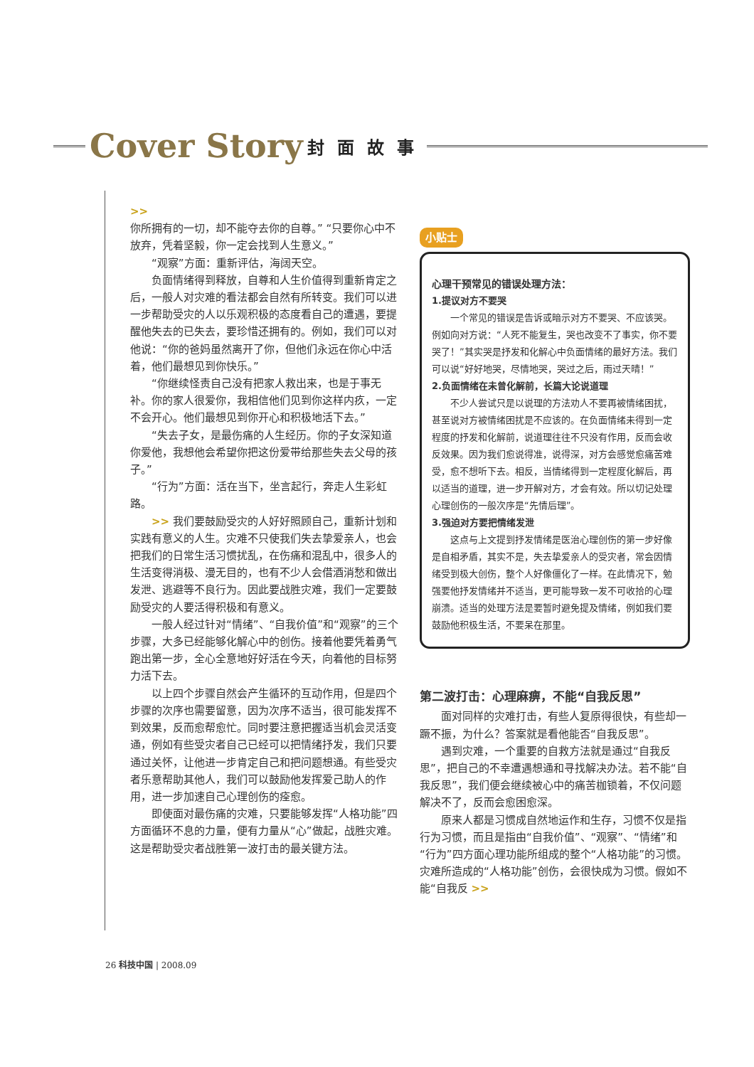Cover Story 封面故事
>>
你所拥有的一切，却不能夺去你的自尊。” “只要你心中不放弃，凭着坚毅，你一定会找到人生意义。”
“观察”方面：重新评估，海阔天空。
负面情绪得到释放，自尊和人生价值得到重新肯定之后，一般人对灾难的看法都会自然有所转变。我们可以进一步帮助受灾的人以乐观积极的态度看自己的遭遇，要提醒他失去的已失去，要珍惜还拥有的。例如，我们可以对他说：“你的爸妈虽然离开了你，但他们永远在你心中活着，他们最想见到你快乐。”
“你继续怪责自己没有把家人救出来，也是于事无补。你的家人很爱你，我相信他们见到你这样内疚，一定不会开心。他们最想见到你开心和积极地活下去。”
“失去子女，是最伤痛的人生经历。你的子女深知道你爱他，我想他会希望你把这份爱带给那些失去父母的孩子。”
“行为”方面：活在当下，坐言起行，奔走人生彩虹路。
>> 我们要鼓励受灾的人好好照顾自己，重新计划和实践有意义的人生。灾难不只使我们失去挚爱亲人，也会把我们的日常生活习惯扰乱，在伤痛和混乱中，很多人的生活变得消极、漫无目的，也有不少人会借酒消愁和做出发泄、逃避等不良行为。因此要战胜灾难，我们一定要鼓励受灾的人要活得积极和有意义。
一般人经过针对“情绪”、“自我价值”和“观察”的三个步骤，大多已经能够化解心中的创伤。接着他要凭着勇气跑出第一步，全心全意地好好活在今天，向着他的目标努力活下去。
以上四个步骤自然会产生循环的互动作用，但是四个步骤的次序也需要留意，因为次序不适当，很可能发挥不到效果，反而愈帮愈忙。同时要注意把握适当机会灵活变通，例如有些受灾者自己已经可以把情绪抒发，我们只要通过关怀，让他进一步肯定自己和把问题想通。有些受灾者乐意帮助其他人，我们可以鼓励他发挥爱己助人的作用，进一步加速自己心理创伤的痊愈。
即使面对最伤痛的灾难，只要能够发挥“人格功能”四方面循环不息的力量，便有力量从“心”做起，战胜灾难。这是帮助受灾者战胜第一波打击的最关键方法。
小贴士
心理干预常见的错误处理方法：
1.提议对方不要哭
一个常见的错误是告诉或暗示对方不要哭、不应该哭。例如向对方说：“人死不能复生，哭也改变不了事实，你不要哭了！”其实哭是抒发和化解心中负面情绪的最好方法。我们可以说“好好地哭，尽情地哭，哭过之后，雨过天晴！”
2.负面情绪在未曾化解前，长篇大论说道理
不少人尝试只是以说理的方法劝人不要再被情绪困扰，甚至说对方被情绪困扰是不应该的。在负面情绪未得到一定程度的抒发和化解前，说道理往往不只没有作用，反而会收反效果。因为我们愈说得准，说得深，对方会感觉愈痛苦难受，愈不想听下去。相反，当情绪得到一定程度化解后，再以适当的道理，进一步开解对方，才会有效。所以切记处理心理创伤的一般次序是“先情后理”。
3.强迫对方要把情绪发泄
这点与上文提到抒发情绪是医治心理创伤的第一步好像是自相矛盾，其实不是，失去挚爱亲人的受灾者，常会因情绪受到极大创伤，整个人好像僵化了一样。在此情况下，勉强要他抒发情绪并不适当，更可能导致一发不可收拾的心理崩溃。适当的处理方法是要暂时避免提及情绪，例如我们要鼓励他积极生活，不要呆在那里。
第二波打击：心理麻痹，不能“自我反思”
面对同样的灾难打击，有些人复原得很快，有些却一蹶不振，为什么？答案就是看他能否“自我反思”。
遇到灾难，一个重要的自救方法就是通过“自我反思”，把自己的不幸遭遇想通和寻找解决办法。若不能“自我反思”，我们便会继续被心中的痛苦枷锁着，不仅问题解决不了，反而会愈困愈深。
原来人都是习惯成自然地运作和生存，习惯不仅是指行为习惯，而且是指由“自我价值”、“观察”、“情绪”和“行为”四方面心理功能所组成的整个“人格功能”的习惯。灾难所造成的“人格功能”创伤，会很快成为习惯。假如不能“自我反 >>
26 科技中国 | 2008.09